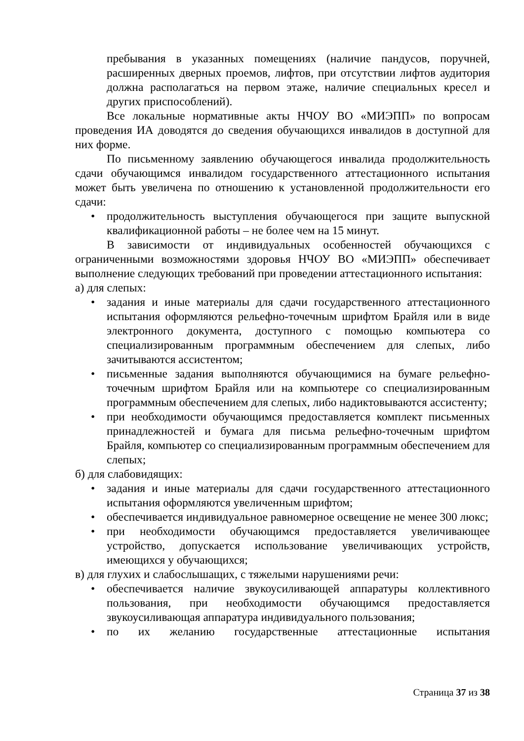пребывания в указанных помещениях (наличие пандусов, поручней, расширенных дверных проемов, лифтов, при отсутствии лифтов аудитория должна располагаться на первом этаже, наличие специальных кресел и других приспособлений).
Все локальные нормативные акты НЧОУ ВО «МИЭПП» по вопросам проведения ИА доводятся до сведения обучающихся инвалидов в доступной для них форме.
По письменному заявлению обучающегося инвалида продолжительность сдачи обучающимся инвалидом государственного аттестационного испытания может быть увеличена по отношению к установленной продолжительности его сдачи:
• продолжительность выступления обучающегося при защите выпускной квалификационной работы – не более чем на 15 минут.
В зависимости от индивидуальных особенностей обучающихся с ограниченными возможностями здоровья НЧОУ ВО «МИЭПП» обеспечивает выполнение следующих требований при проведении аттестационного испытания:
а) для слепых:
• задания и иные материалы для сдачи государственного аттестационного испытания оформляются рельефно-точечным шрифтом Брайля или в виде электронного документа, доступного с помощью компьютера со специализированным программным обеспечением для слепых, либо зачитываются ассистентом;
• письменные задания выполняются обучающимися на бумаге рельефно-точечным шрифтом Брайля или на компьютере со специализированным программным обеспечением для слепых, либо надиктовываются ассистенту;
• при необходимости обучающимся предоставляется комплект письменных принадлежностей и бумага для письма рельефно-точечным шрифтом Брайля, компьютер со специализированным программным обеспечением для слепых;
б) для слабовидящих:
• задания и иные материалы для сдачи государственного аттестационного испытания оформляются увеличенным шрифтом;
• обеспечивается индивидуальное равномерное освещение не менее 300 люкс;
• при необходимости обучающимся предоставляется увеличивающее устройство, допускается использование увеличивающих устройств, имеющихся у обучающихся;
в) для глухих и слабослышащих, с тяжелыми нарушениями речи:
• обеспечивается наличие звукоусиливающей аппаратуры коллективного пользования, при необходимости обучающимся предоставляется звукоусиливающая аппаратура индивидуального пользования;
• по их желанию государственные аттестационные испытания
Страница 37 из 38